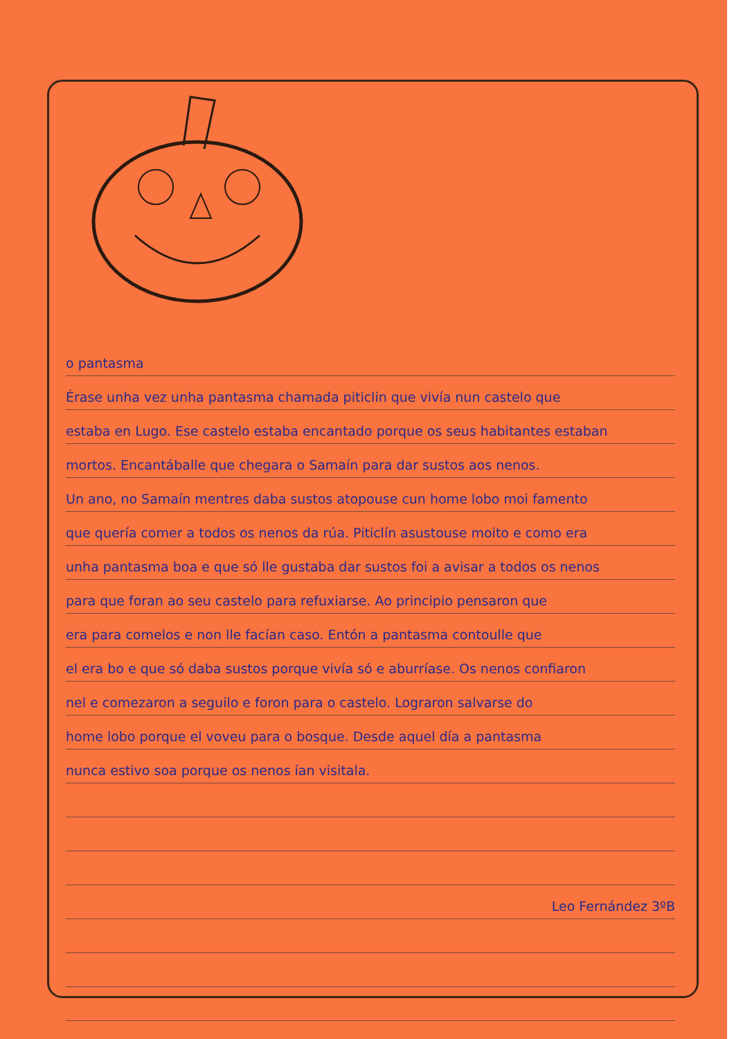o pantasma
Érase unha vez unha pantasma chamada piticlin que vivía nun castelo que
estaba en Lugo. Ese castelo estaba encantado porque os seus habitantes estaban
mortos. Encantáballe que chegara o Samaín para dar sustos aos nenos.
Un ano, no Samaín mentres daba sustos atopouse cun home lobo moi famento
que quería comer a todos os nenos da rúa. Piticlín asustouse moito e como era
unha pantasma boa e que só lle gustaba dar sustos foi a avisar a todos os nenos
para que foran ao seu castelo para refuxiarse. Ao principio pensaron que
era para comelos e non lle facían caso. Entón a pantasma contoulle que
el era bo e que só daba sustos porque vivía só e aburríase. Os nenos confiaron
nel e comezaron a seguilo e foron para o castelo. Lograron salvarse do
home lobo porque el voveu para o bosque. Desde aquel día a pantasma
nunca estivo soa porque os nenos ían visitala.
Leo Fernández 3ºB